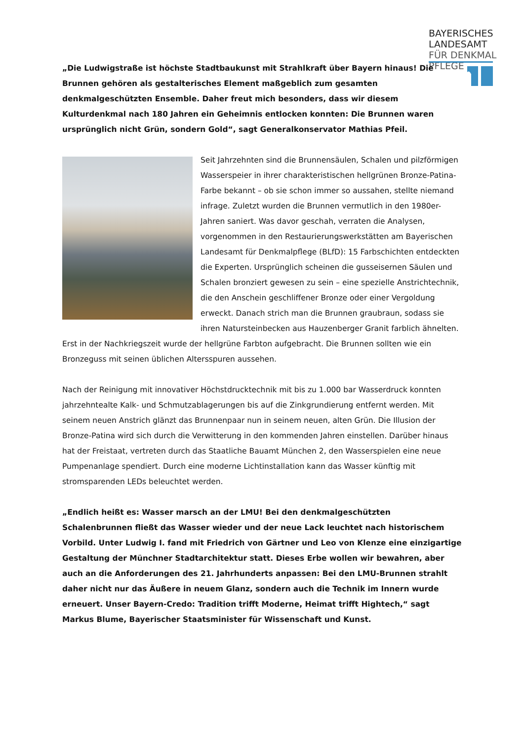BAYERISCHES
LANDESAMT
FÜR DENKMAL
PFLEGE
„Die Ludwigstraße ist höchste Stadtbaukunst mit Strahlkraft über Bayern hinaus! Die Brunnen gehören als gestalterisches Element maßgeblich zum gesamten denkmalgeschützten Ensemble. Daher freut mich besonders, dass wir diesem Kulturdenkmal nach 180 Jahren ein Geheimnis entlocken konnten: Die Brunnen waren ursprünglich nicht Grün, sondern Gold“, sagt Generalkonservator Mathias Pfeil.
Seit Jahrzehnten sind die Brunnensäulen, Schalen und pilzförmigen Wasserspeier in ihrer charakteristischen hellgrünen Bronze-Patina-Farbe bekannt – ob sie schon immer so aussahen, stellte niemand infrage. Zuletzt wurden die Brunnen vermutlich in den 1980er-Jahren saniert. Was davor geschah, verraten die Analysen, vorgenommen in den Restaurierungswerkstätten am Bayerischen Landesamt für Denkmalpflege (BLfD): 15 Farbschichten entdeckten die Experten. Ursprünglich scheinen die gusseisernen Säulen und Schalen bronziert gewesen zu sein – eine spezielle Anstrichtechnik, die den Anschein geschliffener Bronze oder einer Vergoldung erweckt. Danach strich man die Brunnen graubraun, sodass sie ihren Natursteinbecken aus Hauzenberger Granit farblich ähnelten. Erst in der Nachkriegszeit wurde der hellgrüne Farbton aufgebracht. Die Brunnen sollten wie ein Bronzeguss mit seinen üblichen Altersspuren aussehen.
Nach der Reinigung mit innovativer Höchstdrucktechnik mit bis zu 1.000 bar Wasserdruck konnten jahrzehntealte Kalk- und Schmutzablagerungen bis auf die Zinkgrundierung entfernt werden. Mit seinem neuen Anstrich glänzt das Brunnenpaar nun in seinem neuen, alten Grün. Die Illusion der Bronze-Patina wird sich durch die Verwitterung in den kommenden Jahren einstellen. Darüber hinaus hat der Freistaat, vertreten durch das Staatliche Bauamt München 2, den Wasserspielen eine neue Pumpenanlage spendiert. Durch eine moderne Lichtinstallation kann das Wasser künftig mit stromsparenden LEDs beleuchtet werden.
„Endlich heißt es: Wasser marsch an der LMU! Bei den denkmalgeschützten Schalenbrunnen fließt das Wasser wieder und der neue Lack leuchtet nach historischem Vorbild. Unter Ludwig I. fand mit Friedrich von Gärtner und Leo von Klenze eine einzigartige Gestaltung der Münchner Stadtarchitektur statt. Dieses Erbe wollen wir bewahren, aber auch an die Anforderungen des 21. Jahrhunderts anpassen: Bei den LMU-Brunnen strahlt daher nicht nur das Äußere in neuem Glanz, sondern auch die Technik im Innern wurde erneuert. Unser Bayern-Credo: Tradition trifft Moderne, Heimat trifft Hightech,“ sagt Markus Blume, Bayerischer Staatsminister für Wissenschaft und Kunst.